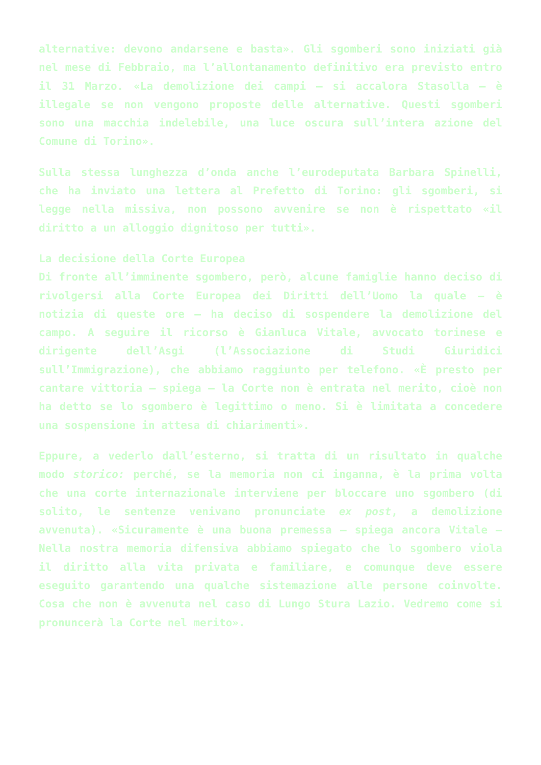alternative: devono andarsene e basta». Gli sgomberi sono iniziati già nel mese di Febbraio, ma l’allontanamento definitivo era previsto entro il 31 Marzo. «La demolizione dei campi – si accalora Stasolla – è illegale se non vengono proposte delle alternative. Questi sgomberi sono una macchia indelebile, una luce oscura sull’intera azione del Comune di Torino».
Sulla stessa lunghezza d’onda anche l’eurodeputata Barbara Spinelli, che ha inviato una lettera al Prefetto di Torino: gli sgomberi, si legge nella missiva, non possono avvenire se non è rispettato «il diritto a un alloggio dignitoso per tutti».
La decisione della Corte Europea
Di fronte all’imminente sgombero, però, alcune famiglie hanno deciso di rivolgersi alla Corte Europea dei Diritti dell’Uomo la quale – è notizia di queste ore – ha deciso di sospendere la demolizione del campo. A seguire il ricorso è Gianluca Vitale, avvocato torinese e dirigente dell’Asgi (l’Associazione di Studi Giuridici sull’Immigrazione), che abbiamo raggiunto per telefono. «È presto per cantare vittoria – spiega – la Corte non è entrata nel merito, cioè non ha detto se lo sgombero è legittimo o meno. Si è limitata a concedere una sospensione in attesa di chiarimenti».
Eppure, a vederlo dall’esterno, si tratta di un risultato in qualche modo storico: perché, se la memoria non ci inganna, è la prima volta che una corte internazionale interviene per bloccare uno sgombero (di solito, le sentenze venivano pronunciate ex post, a demolizione avvenuta). «Sicuramente è una buona premessa – spiega ancora Vitale – Nella nostra memoria difensiva abbiamo spiegato che lo sgombero viola il diritto alla vita privata e familiare, e comunque deve essere eseguito garantendo una qualche sistemazione alle persone coinvolte. Cosa che non è avvenuta nel caso di Lungo Stura Lazio. Vedremo come si pronuncerà la Corte nel merito».